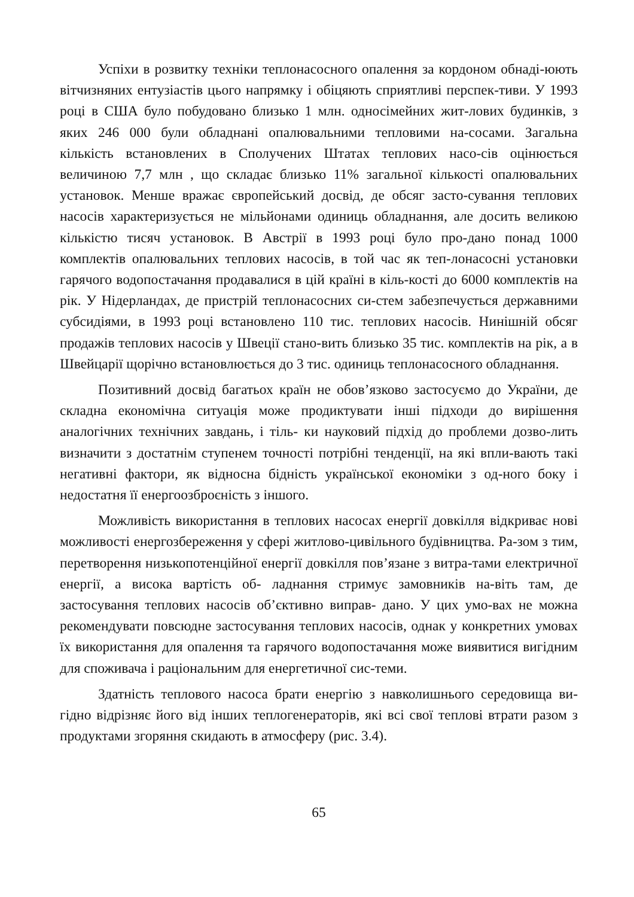Успіхи в розвитку техніки теплонасосного опалення за кордоном обнаді-юють вітчизняних ентузіастів цього напрямку і обіцяють сприятливі перспек-тиви. У 1993 році в США було побудовано близько 1 млн. односімейних жит-лових будинків, з яких 246 000 були обладнані опалювальними тепловими на-сосами. Загальна кількість встановлених в Сполучених Штатах теплових насо-сів оцінюється величиною 7,7 млн , що складає близько 11% загальної кількості опалювальних установок. Менше вражає європейський досвід, де обсяг засто-сування теплових насосів характеризується не мільйонами одиниць обладнання, але досить великою кількістю тисяч установок. В Австрії в 1993 році було про-дано понад 1000 комплектів опалювальних теплових насосів, в той час як теп-лонасосні установки гарячого водопостачання продавалися в цій країні в кіль-кості до 6000 комплектів на рік. У Нідерландах, де пристрій теплонасосних си-стем забезпечується державними субсидіями, в 1993 році встановлено 110 тис. теплових насосів. Нинішній обсяг продажів теплових насосів у Швеції стано-вить близько 35 тис. комплектів на рік, а в Швейцарії щорічно встановлюється до 3 тис. одиниць теплонасосного обладнання.
Позитивний досвід багатьох країн не обов’язково застосуємо до України, де складна економічна ситуація може продиктувати інші підходи до вирішення аналогічних технічних завдань, і тіль- ки науковий підхід до проблеми дозво-лить визначити з достатнім ступенем точності потрібні тенденції, на які впли-вають такі негативні фактори, як відносна бідність української економіки з од-ного боку і недостатня її енергоозброєність з іншого.
Можливість використання в теплових насосах енергії довкілля відкриває нові можливості енергозбереження у сфері житлово-цивільного будівництва. Ра-зом з тим, перетворення низькопотенційної енергії довкілля пов’язане з витра-тами електричної енергії, а висока вартість об- ладнання стримує замовників на-віть там, де застосування теплових насосів об’єктивно виправ- дано. У цих умо-вах не можна рекомендувати повсюдне застосування теплових насосів, однак у конкретних умовах їх використання для опалення та гарячого водопостачання може виявитися вигідним для споживача і раціональним для енергетичної сис-теми.
Здатність теплового насоса брати енергію з навколишнього середовища ви-гідно відрізняє його від інших теплогенераторів, які всі свої теплові втрати разом з продуктами згоряння скидають в атмосферу (рис. 3.4).
65